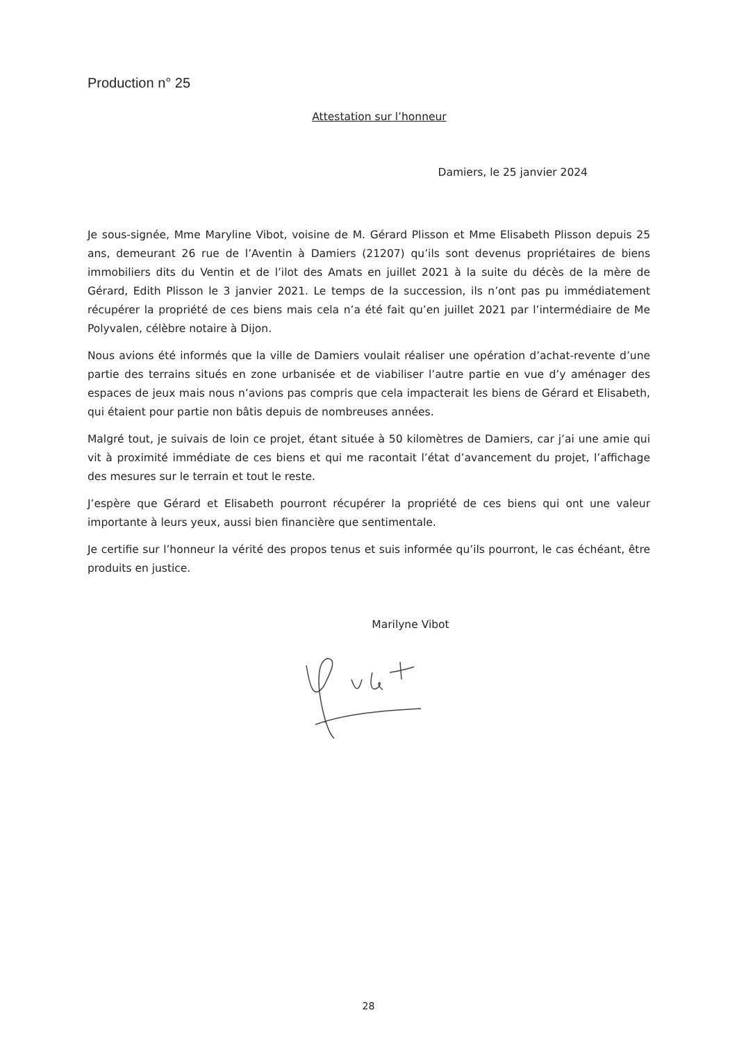Production n° 25
Attestation sur l’honneur
Damiers, le 25 janvier 2024
Je sous-signée, Mme Maryline Vibot, voisine de M. Gérard Plisson et Mme Elisabeth Plisson depuis 25 ans, demeurant 26 rue de l’Aventin à Damiers (21207) qu’ils sont devenus propriétaires de biens immobiliers dits du Ventin et de l’ilot des Amats en juillet 2021 à la suite du décès de la mère de Gérard, Edith Plisson le 3 janvier 2021. Le temps de la succession, ils n’ont pas pu immédiatement récupérer la propriété de ces biens mais cela n’a été fait qu’en juillet 2021 par l’intermédiaire de Me Polyvalen, célèbre notaire à Dijon.
Nous avions été informés que la ville de Damiers voulait réaliser une opération d’achat-revente d’une partie des terrains situés en zone urbanisée et de viabiliser l’autre partie en vue d’y aménager des espaces de jeux mais nous n’avions pas compris que cela impacterait les biens de Gérard et Elisabeth, qui étaient pour partie non bâtis depuis de nombreuses années.
Malgré tout, je suivais de loin ce projet, étant située à 50 kilomètres de Damiers, car j’ai une amie qui vit à proximité immédiate de ces biens et qui me racontait l’état d’avancement du projet, l’affichage des mesures sur le terrain et tout le reste.
J’espère que Gérard et Elisabeth pourront récupérer la propriété de ces biens qui ont une valeur importante à leurs yeux, aussi bien financière que sentimentale.
Je certifie sur l’honneur la vérité des propos tenus et suis informée qu’ils pourront, le cas échéant, être produits en justice.
Marilyne Vibot
28